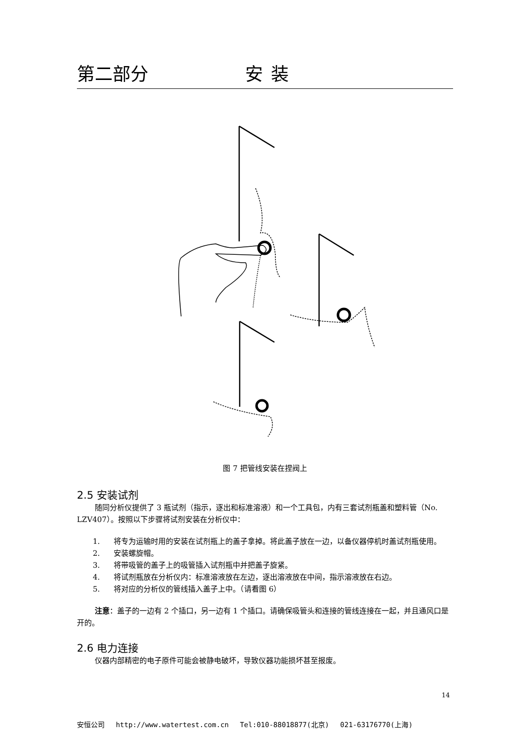第二部分 安装
图 7 把管线安装在捏阀上
2.5 安装试剂
随同分析仪提供了 3 瓶试剂（指示，逐出和标准溶液）和一个工具包，内有三套试剂瓶盖和塑料管（No. LZV407）。按照以下步骤将试剂安装在分析仪中：
1. 将专为运输时用的安装在试剂瓶上的盖子拿掉。将此盖子放在一边，以备仪器停机时盖试剂瓶使用。
2. 安装螺旋帽。
3. 将带吸管的盖子上的吸管插入试剂瓶中并把盖子旋紧。
4. 将试剂瓶放在分析仪内：标准溶液放在左边，逐出溶液放在中间，指示溶液放在右边。
5. 将对应的分析仪的管线插入盖子上中。（请看图 6）
注意：盖子的一边有 2 个插口，另一边有 1 个插口。请确保吸管头和连接的管线连接在一起，并且通风口是开的。
2.6 电力连接
仪器内部精密的电子原件可能会被静电破坏，导致仪器功能损坏甚至报废。
14
安恒公司 http://www.watertest.com.cn Tel:010-88018877(北京) 021-63176770(上海)